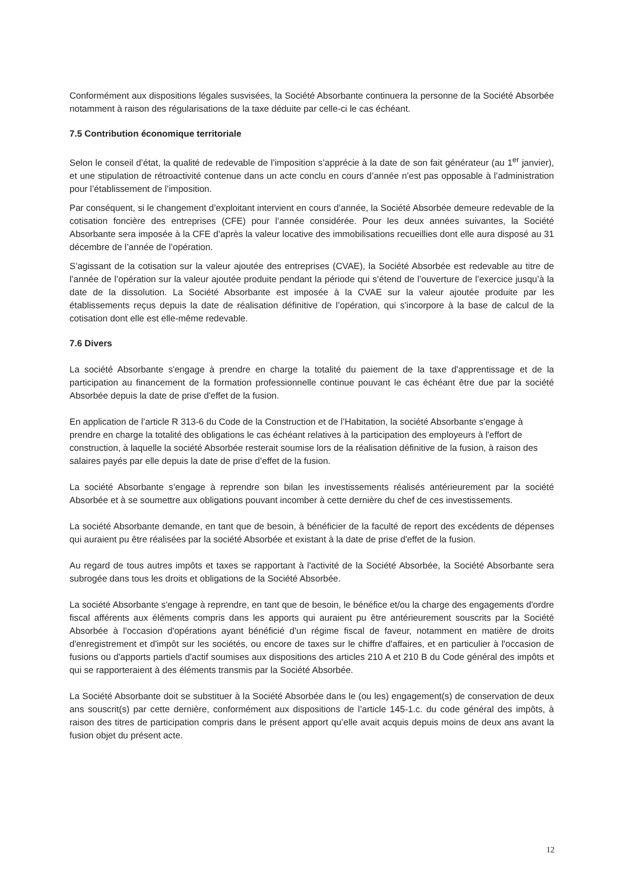Conformément aux dispositions légales susvisées, la Société Absorbante continuera la personne de la Société Absorbée notamment à raison des régularisations de la taxe déduite par celle-ci le cas échéant.
7.5 Contribution économique territoriale
Selon le conseil d’état, la qualité de redevable de l’imposition s’apprécie à la date de son fait générateur (au 1<sup>er</sup> janvier), et une stipulation de rétroactivité contenue dans un acte conclu en cours d’année n’est pas opposable à l’administration pour l’établissement de l’imposition.
Par conséquent, si le changement d’exploitant intervient en cours d’année, la Société Absorbée demeure redevable de la cotisation foncière des entreprises (CFE) pour l’année considérée. Pour les deux années suivantes, la Société Absorbante sera imposée à la CFE d’après la valeur locative des immobilisations recueillies dont elle aura disposé au 31 décembre de l’année de l’opération.
S’agissant de la cotisation sur la valeur ajoutée des entreprises (CVAE), la Société Absorbée est redevable au titre de l’année de l’opération sur la valeur ajoutée produite pendant la période qui s’étend de l’ouverture de l’exercice jusqu’à la date de la dissolution. La Société Absorbante est imposée à la CVAE sur la valeur ajoutée produite par les établissements reçus depuis la date de réalisation définitive de l’opération, qui s’incorpore à la base de calcul de la cotisation dont elle est elle-même redevable.
7.6 Divers
La société Absorbante s'engage à prendre en charge la totalité du paiement de la taxe d'apprentissage et de la participation au financement de la formation professionnelle continue pouvant le cas échéant être due par la société Absorbée depuis la date de prise d'effet de la fusion.
En application de l’article R 313-6 du Code de la Construction et de l’Habitation, la société Absorbante s'engage à prendre en charge la totalité des obligations le cas échéant relatives à la participation des employeurs à l'effort de construction, à laquelle la société Absorbée resterait soumise lors de la réalisation définitive de la fusion, à raison des salaires payés par elle depuis la date de prise d’effet de la fusion.
La société Absorbante s’engage à reprendre son bilan les investissements réalisés antérieurement par la société Absorbée et à se soumettre aux obligations pouvant incomber à cette dernière du chef de ces investissements.
La société Absorbante demande, en tant que de besoin, à bénéficier de la faculté de report des excédents de dépenses qui auraient pu être réalisées par la société Absorbée et existant à la date de prise d'effet de la fusion.
Au regard de tous autres impôts et taxes se rapportant à l'activité de la Société Absorbée, la Société Absorbante sera subrogée dans tous les droits et obligations de la Société Absorbée.
La société Absorbante s'engage à reprendre, en tant que de besoin, le bénéfice et/ou la charge des engagements d'ordre fiscal afférents aux éléments compris dans les apports qui auraient pu être antérieurement souscrits par la Société Absorbée à l'occasion d'opérations ayant bénéficié d'un régime fiscal de faveur, notamment en matière de droits d'enregistrement et d'impôt sur les sociétés, ou encore de taxes sur le chiffre d'affaires, et en particulier à l'occasion de fusions ou d'apports partiels d'actif soumises aux dispositions des articles 210 A et 210 B du Code général des impôts et qui se rapporteraient à des éléments transmis par la Société Absorbée.
La Société Absorbante doit se substituer à la Société Absorbée dans le (ou les) engagement(s) de conservation de deux ans souscrit(s) par cette dernière, conformément aux dispositions de l’article 145-1.c. du code général des impôts, à raison des titres de participation compris dans le présent apport qu’elle avait acquis depuis moins de deux ans avant la fusion objet du présent acte.
12